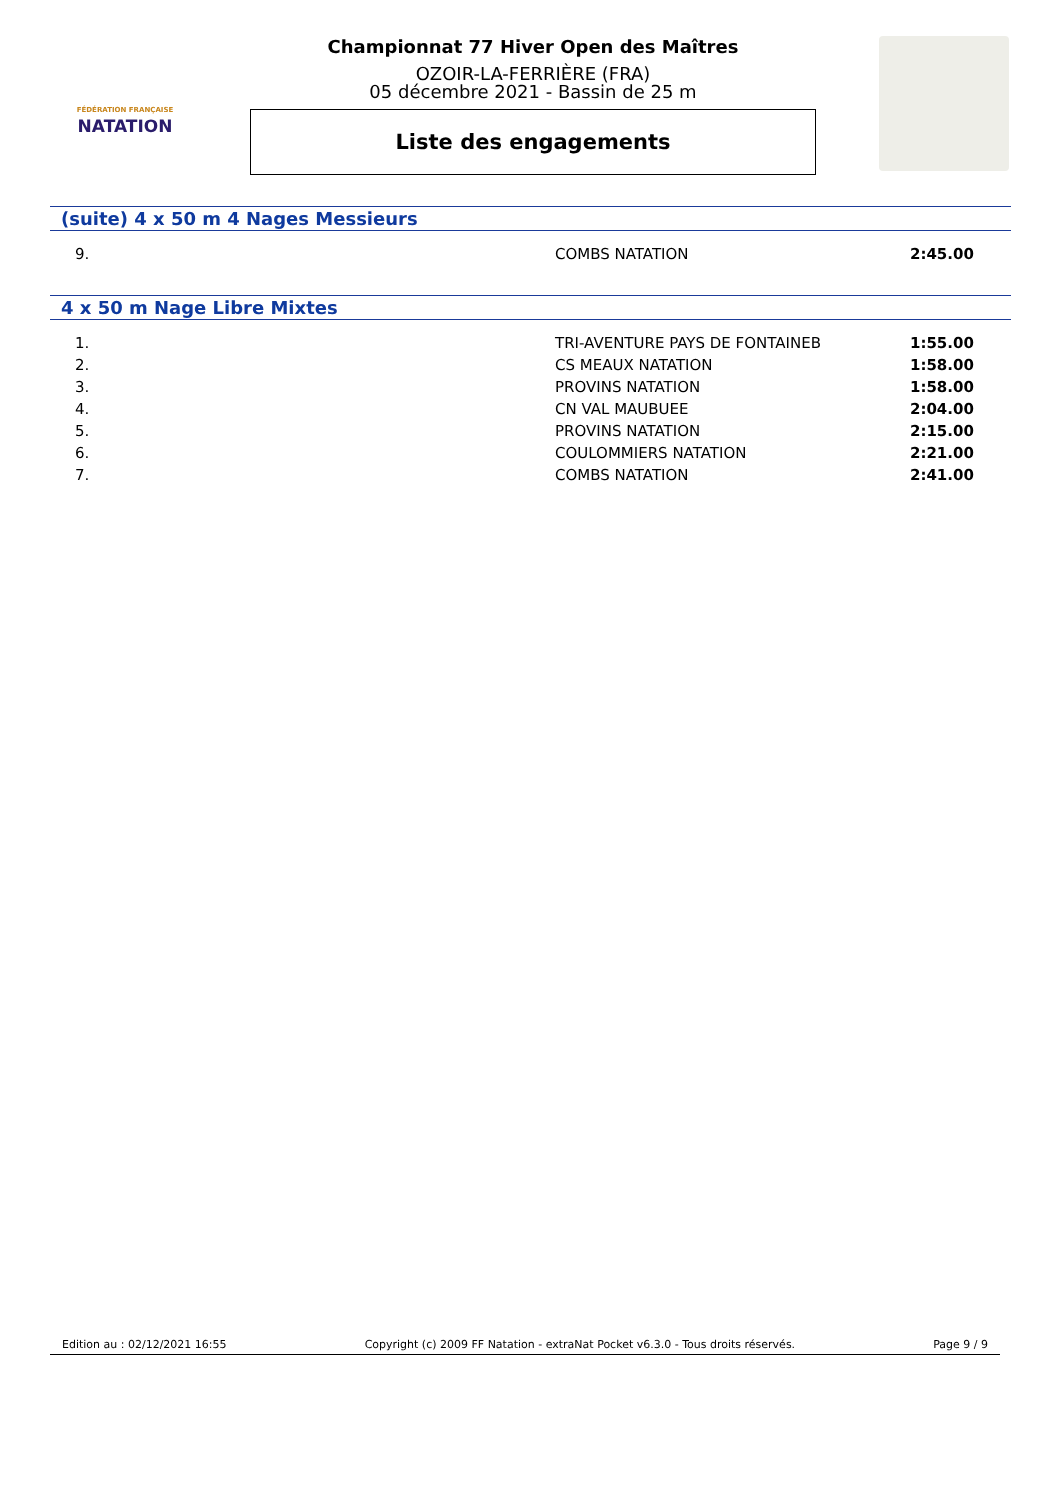FÉDÉRATION FRANÇAISE
NATATION
Championnat 77 Hiver Open des Maîtres
OZOIR-LA-FERRIÈRE (FRA)
05 décembre 2021 - Bassin de 25 m
Liste des engagements
(suite) 4 x 50 m 4 Nages Messieurs
| 9. | COMBS NATATION | 2:45.00 |
4 x 50 m Nage Libre Mixtes
| 1. | TRI-AVENTURE PAYS DE FONTAINEB | 1:55.00 |
| 2. | CS MEAUX NATATION | 1:58.00 |
| 3. | PROVINS NATATION | 1:58.00 |
| 4. | CN VAL MAUBUEE | 2:04.00 |
| 5. | PROVINS NATATION | 2:15.00 |
| 6. | COULOMMIERS NATATION | 2:21.00 |
| 7. | COMBS NATATION | 2:41.00 |
Edition au : 02/12/2021 16:55 Copyright (c) 2009 FF Natation - extraNat Pocket v6.3.0 - Tous droits réservés. Page 9 / 9